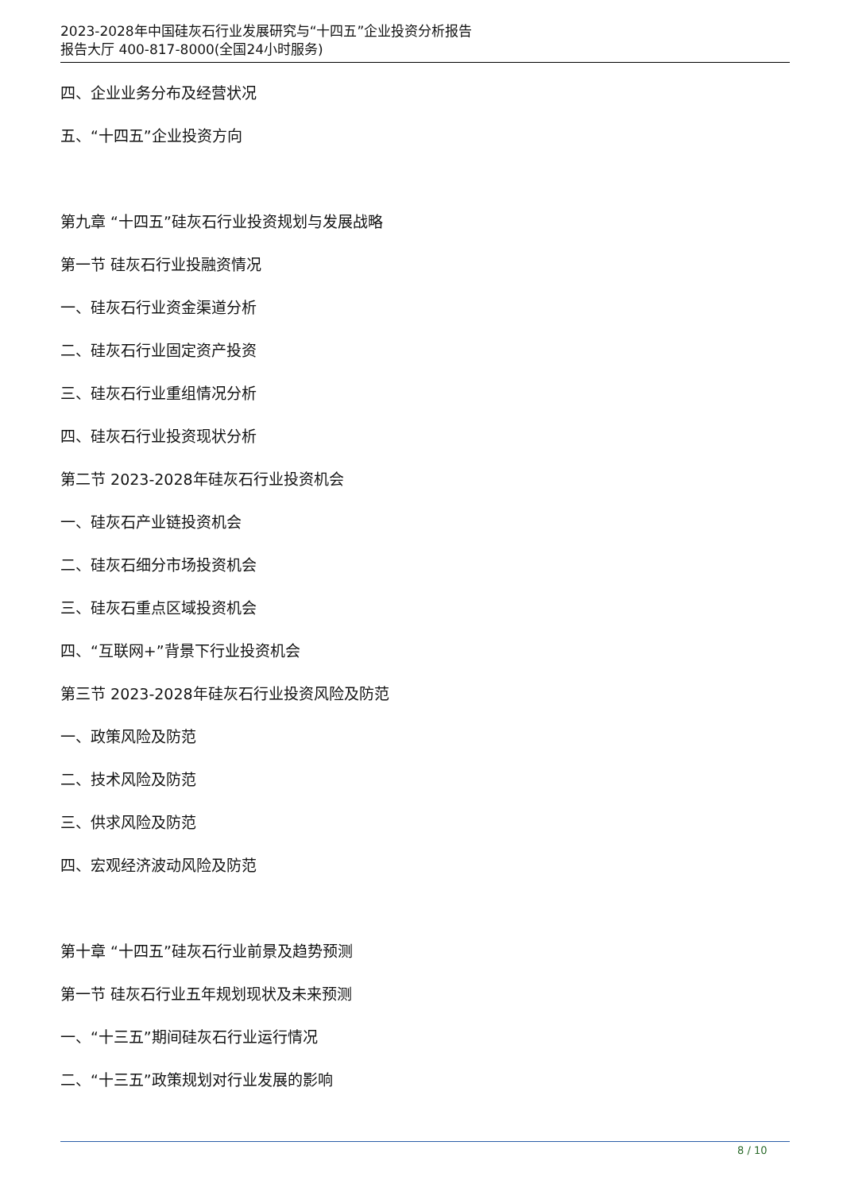2023-2028年中国硅灰石行业发展研究与“十四五”企业投资分析报告
报告大厅 400-817-8000(全国24小时服务)
四、企业业务分布及经营状况
五、“十四五”企业投资方向
第九章 “十四五”硅灰石行业投资规划与发展战略
第一节 硅灰石行业投融资情况
一、硅灰石行业资金渠道分析
二、硅灰石行业固定资产投资
三、硅灰石行业重组情况分析
四、硅灰石行业投资现状分析
第二节 2023-2028年硅灰石行业投资机会
一、硅灰石产业链投资机会
二、硅灰石细分市场投资机会
三、硅灰石重点区域投资机会
四、“互联网+”背景下行业投资机会
第三节 2023-2028年硅灰石行业投资风险及防范
一、政策风险及防范
二、技术风险及防范
三、供求风险及防范
四、宏观经济波动风险及防范
第十章 “十四五”硅灰石行业前景及趋势预测
第一节 硅灰石行业五年规划现状及未来预测
一、“十三五”期间硅灰石行业运行情况
二、“十三五”政策规划对行业发展的影响
8 / 10